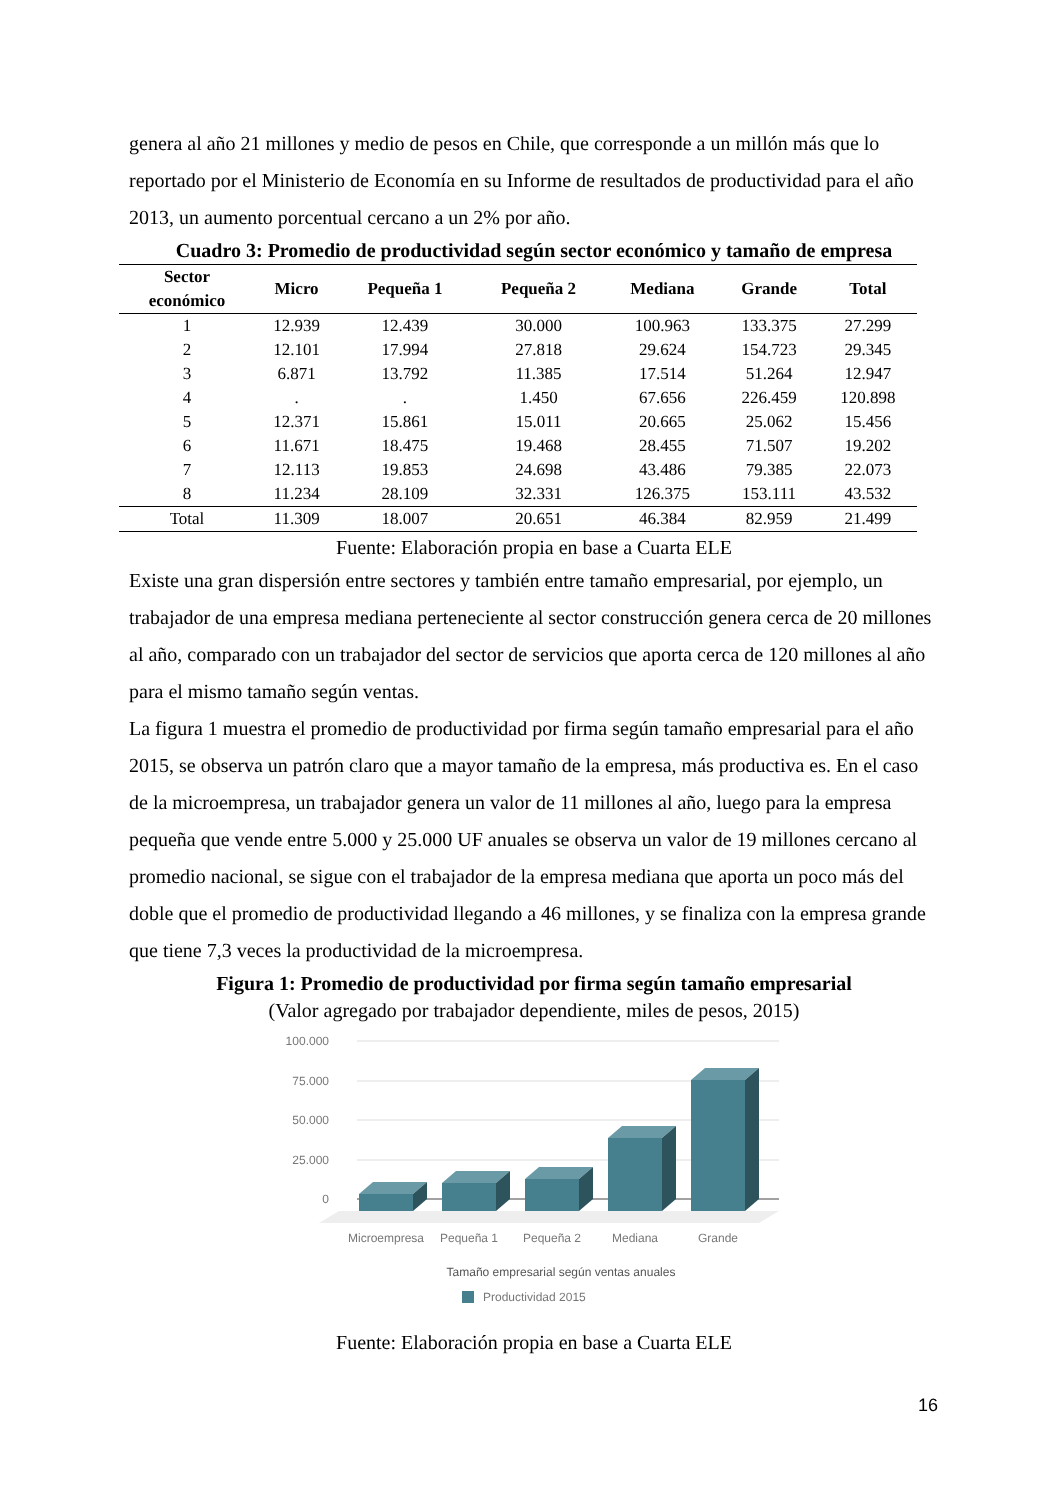genera al año 21 millones y medio de pesos en Chile, que corresponde a un millón más que lo reportado por el Ministerio de Economía en su Informe de resultados de productividad para el año 2013, un aumento porcentual cercano a un 2% por año.
Cuadro 3: Promedio de productividad según sector económico y tamaño de empresa
| Sector económico | Micro | Pequeña 1 | Pequeña 2 | Mediana | Grande | Total |
| --- | --- | --- | --- | --- | --- | --- |
| 1 | 12.939 | 12.439 | 30.000 | 100.963 | 133.375 | 27.299 |
| 2 | 12.101 | 17.994 | 27.818 | 29.624 | 154.723 | 29.345 |
| 3 | 6.871 | 13.792 | 11.385 | 17.514 | 51.264 | 12.947 |
| 4 | . | . | 1.450 | 67.656 | 226.459 | 120.898 |
| 5 | 12.371 | 15.861 | 15.011 | 20.665 | 25.062 | 15.456 |
| 6 | 11.671 | 18.475 | 19.468 | 28.455 | 71.507 | 19.202 |
| 7 | 12.113 | 19.853 | 24.698 | 43.486 | 79.385 | 22.073 |
| 8 | 11.234 | 28.109 | 32.331 | 126.375 | 153.111 | 43.532 |
| Total | 11.309 | 18.007 | 20.651 | 46.384 | 82.959 | 21.499 |
Fuente: Elaboración propia en base a Cuarta ELE
Existe una gran dispersión entre sectores y también entre tamaño empresarial, por ejemplo, un trabajador de una empresa mediana perteneciente al sector construcción genera cerca de 20 millones al año, comparado con un trabajador del sector de servicios que aporta cerca de 120 millones al año para el mismo tamaño según ventas.
La figura 1 muestra el promedio de productividad por firma según tamaño empresarial para el año 2015, se observa un patrón claro que a mayor tamaño de la empresa, más productiva es. En el caso de la microempresa, un trabajador genera un valor de 11 millones al año, luego para la empresa pequeña que vende entre 5.000 y 25.000 UF anuales se observa un valor de 19 millones cercano al promedio nacional, se sigue con el trabajador de la empresa mediana que aporta un poco más del doble que el promedio de productividad llegando a 46 millones, y se finaliza con la empresa grande que tiene 7,3 veces la productividad de la microempresa.
Figura 1: Promedio de productividad por firma según tamaño empresarial
(Valor agregado por trabajador dependiente, miles de pesos, 2015)
100.000
75.000
50.000
25.000
0
Microempresa
Pequeña 1
Pequeña 2
Mediana
Grande
Tamaño empresarial según ventas anuales
Productividad 2015
Fuente: Elaboración propia en base a Cuarta ELE
16